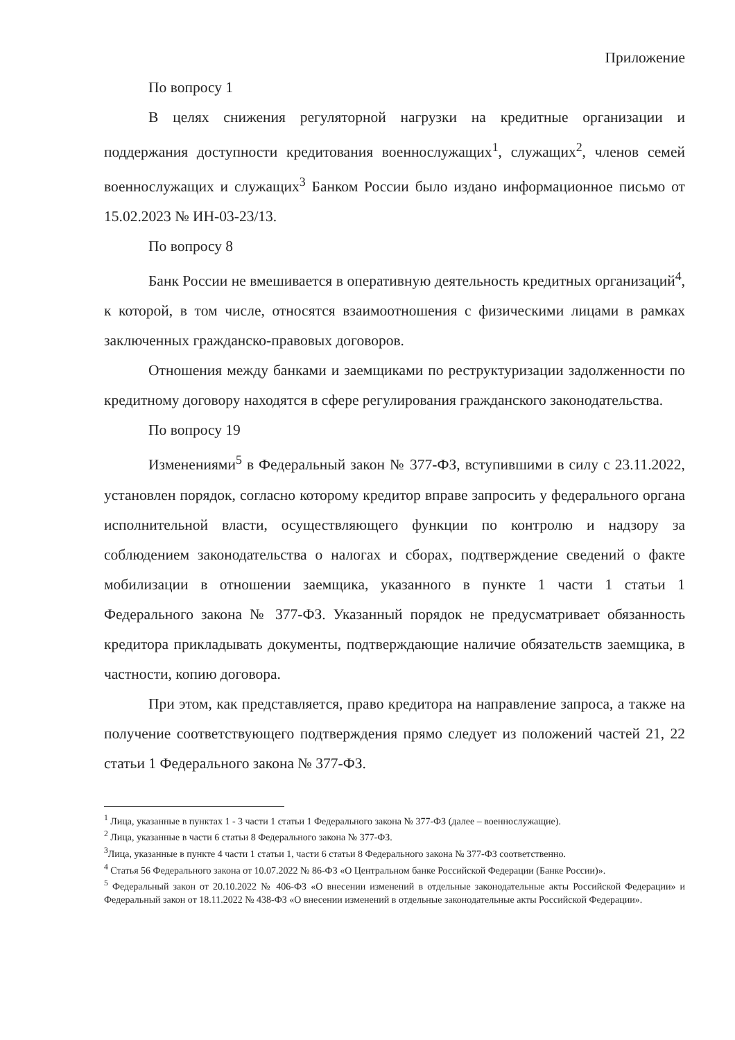Приложение
По вопросу 1
В целях снижения регуляторной нагрузки на кредитные организации и поддержания доступности кредитования военнослужащих<sup>1</sup>, служащих<sup>2</sup>, членов семей военнослужащих и служащих<sup>3</sup> Банком России было издано информационное письмо от 15.02.2023 № ИН-03-23/13.
По вопросу 8
Банк России не вмешивается в оперативную деятельность кредитных организаций<sup>4</sup>, к которой, в том числе, относятся взаимоотношения с физическими лицами в рамках заключенных гражданско-правовых договоров.
Отношения между банками и заемщиками по реструктуризации задолженности по кредитному договору находятся в сфере регулирования гражданского законодательства.
По вопросу 19
Изменениями<sup>5</sup> в Федеральный закон № 377-ФЗ, вступившими в силу с 23.11.2022, установлен порядок, согласно которому кредитор вправе запросить у федерального органа исполнительной власти, осуществляющего функции по контролю и надзору за соблюдением законодательства о налогах и сборах, подтверждение сведений о факте мобилизации в отношении заемщика, указанного в пункте 1 части 1 статьи 1 Федерального закона № 377-ФЗ. Указанный порядок не предусматривает обязанность кредитора прикладывать документы, подтверждающие наличие обязательств заемщика, в частности, копию договора.
При этом, как представляется, право кредитора на направление запроса, а также на получение соответствующего подтверждения прямо следует из положений частей 21, 22 статьи 1 Федерального закона № 377-ФЗ.
<sup>1</sup> Лица, указанные в пунктах 1 - 3 части 1 статьи 1 Федерального закона № 377-ФЗ (далее – военнослужащие).
<sup>2</sup> Лица, указанные в части 6 статьи 8 Федерального закона № 377-ФЗ.
<sup>3</sup> Лица, указанные в пункте 4 части 1 статьи 1, части 6 статьи 8 Федерального закона № 377-ФЗ соответственно.
<sup>4</sup> Статья 56 Федерального закона от 10.07.2022 № 86-ФЗ «О Центральном банке Российской Федерации (Банке России)».
<sup>5</sup> Федеральный закон от 20.10.2022 № 406-ФЗ «О внесении изменений в отдельные законодательные акты Российской Федерации» и Федеральный закон от 18.11.2022 № 438-ФЗ «О внесении изменений в отдельные законодательные акты Российской Федерации».